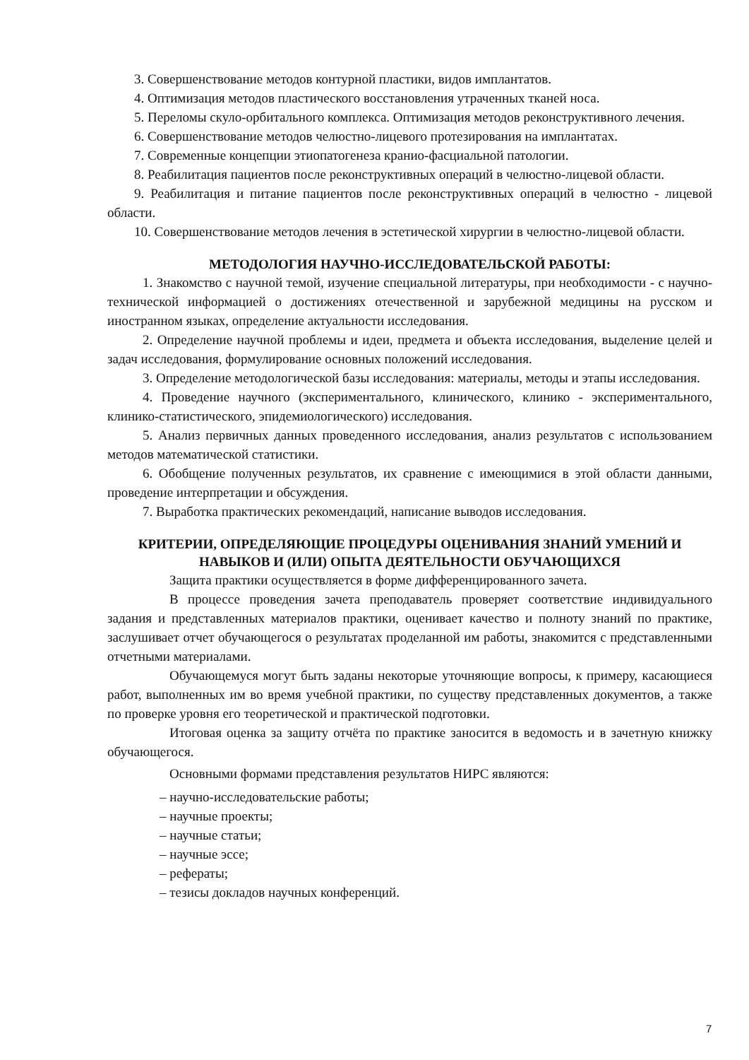3. Совершенствование методов контурной пластики, видов имплантатов.
4. Оптимизация методов пластического восстановления утраченных тканей носа.
5. Переломы скуло-орбитального комплекса. Оптимизация методов реконструктивного лечения.
6. Совершенствование методов челюстно-лицевого протезирования на имплантатах.
7. Современные концепции этиопатогенеза кранио-фасциальной патологии.
8. Реабилитация пациентов после реконструктивных операций в челюстно-лицевой области.
9. Реабилитация и питание пациентов после реконструктивных операций в челюстно - лицевой области.
10. Совершенствование методов лечения в эстетической хирургии в челюстно-лицевой области.
МЕТОДОЛОГИЯ НАУЧНО-ИССЛЕДОВАТЕЛЬСКОЙ РАБОТЫ:
1. Знакомство с научной темой, изучение специальной литературы, при необходимости - с научно-технической информацией о достижениях отечественной и зарубежной медицины на русском и иностранном языках, определение актуальности исследования.
2. Определение научной проблемы и идеи, предмета и объекта исследования, выделение целей и задач исследования, формулирование основных положений исследования.
3. Определение методологической базы исследования: материалы, методы и этапы исследования.
4. Проведение научного (экспериментального, клинического, клинико - экспериментального, клинико-статистического, эпидемиологического) исследования.
5. Анализ первичных данных проведенного исследования, анализ результатов с использованием методов математической статистики.
6. Обобщение полученных результатов, их сравнение с имеющимися в этой области данными, проведение интерпретации и обсуждения.
7. Выработка практических рекомендаций, написание выводов исследования.
КРИТЕРИИ, ОПРЕДЕЛЯЮЩИЕ ПРОЦЕДУРЫ ОЦЕНИВАНИЯ ЗНАНИЙ УМЕНИЙ И НАВЫКОВ И (ИЛИ) ОПЫТА ДЕЯТЕЛЬНОСТИ ОБУЧАЮЩИХСЯ
Защита практики осуществляется в форме дифференцированного зачета.
В процессе проведения зачета преподаватель проверяет соответствие индивидуального задания и представленных материалов практики, оценивает качество и полноту знаний по практике, заслушивает отчет обучающегося о результатах проделанной им работы, знакомится с представленными отчетными материалами.
Обучающемуся могут быть заданы некоторые уточняющие вопросы, к примеру, касающиеся работ, выполненных им во время учебной практики, по существу представленных документов, а также по проверке уровня его теоретической и практической подготовки.
Итоговая оценка за защиту отчёта по практике заносится в ведомость и в зачетную книжку обучающегося.
Основными формами представления результатов НИРС являются:
– научно-исследовательские работы;
– научные проекты;
– научные статьи;
– научные эссе;
– рефераты;
– тезисы докладов научных конференций.
7